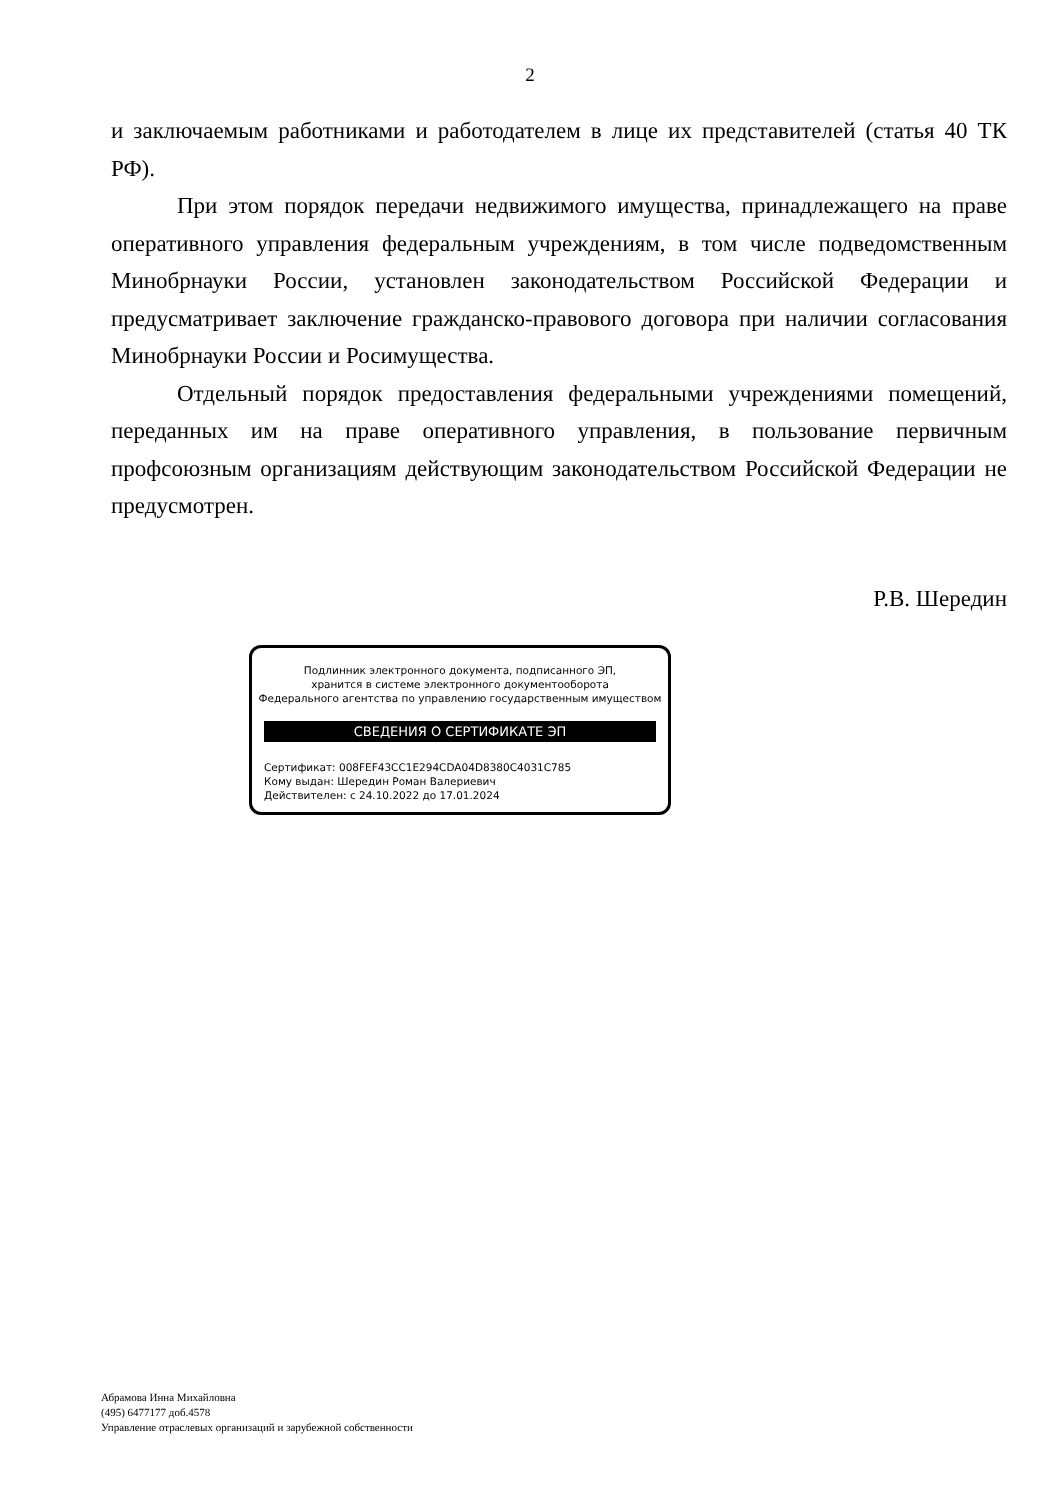2
и заключаемым работниками и работодателем в лице их представителей (статья 40 ТК РФ).
При этом порядок передачи недвижимого имущества, принадлежащего на праве оперативного управления федеральным учреждениям, в том числе подведомственным Минобрнауки России, установлен законодательством Российской Федерации и предусматривает заключение гражданско-правового договора при наличии согласования Минобрнауки России и Росимущества.
Отдельный порядок предоставления федеральными учреждениями помещений, переданных им на праве оперативного управления, в пользование первичным профсоюзным организациям действующим законодательством Российской Федерации не предусмотрен.
Р.В. Шередин
Подлинник электронного документа, подписанного ЭП,
хранится в системе электронного документооборота
Федерального агентства по управлению государственным имуществом
СВЕДЕНИЯ О СЕРТИФИКАТЕ ЭП
Сертификат: 008FEF43CC1E294CDA04D8380C4031C785
Кому выдан: Шередин Роман Валериевич
Действителен: с 24.10.2022 до 17.01.2024
Абрамова Инна Михайловна
(495) 6477177 доб.4578
Управление отраслевых организаций и зарубежной собственности